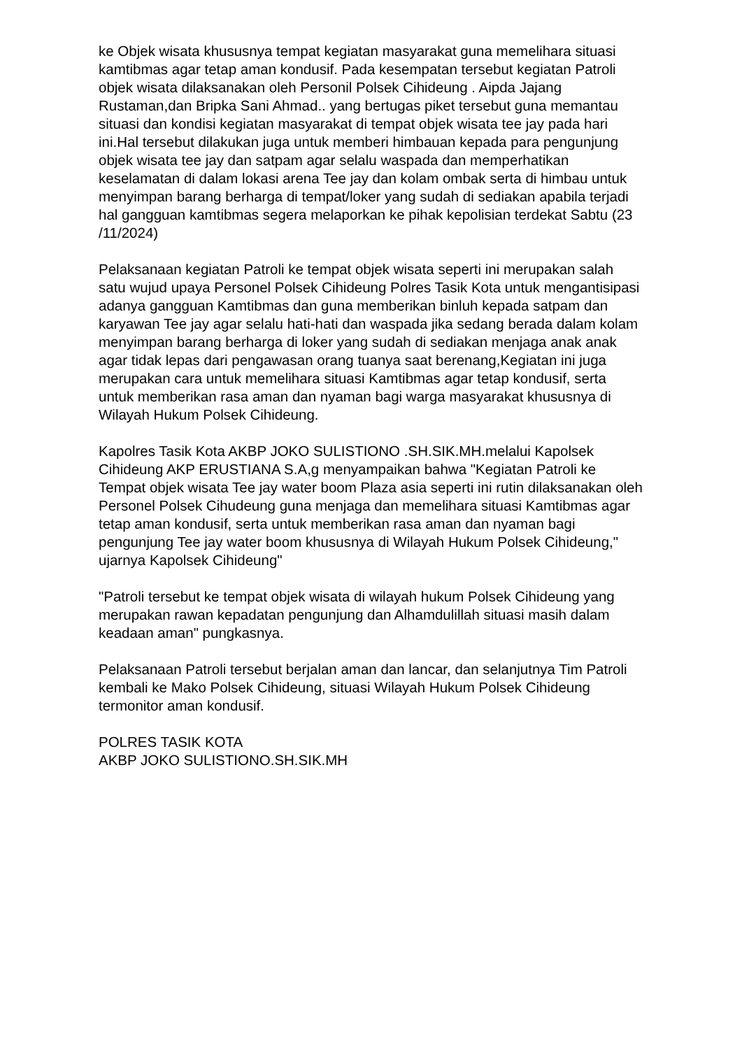ke Objek wisata khususnya tempat kegiatan masyarakat guna memelihara situasi kamtibmas agar tetap aman kondusif. Pada kesempatan tersebut kegiatan Patroli objek wisata dilaksanakan oleh Personil Polsek Cihideung . Aipda Jajang Rustaman,dan Bripka Sani Ahmad.. yang bertugas piket tersebut guna memantau situasi dan kondisi kegiatan masyarakat di tempat objek wisata tee jay pada hari ini.Hal tersebut dilakukan juga untuk memberi himbauan kepada para pengunjung objek wisata tee jay dan satpam agar selalu waspada dan memperhatikan keselamatan di dalam lokasi arena Tee jay dan kolam ombak serta di himbau untuk menyimpan barang berharga di tempat/loker yang sudah di sediakan apabila terjadi hal gangguan kamtibmas segera melaporkan ke pihak kepolisian terdekat Sabtu (23 /11/2024)
Pelaksanaan kegiatan Patroli ke tempat objek wisata seperti ini merupakan salah satu wujud upaya Personel Polsek Cihideung Polres Tasik Kota untuk mengantisipasi adanya gangguan Kamtibmas dan guna memberikan binluh kepada satpam dan karyawan Tee jay agar selalu hati-hati dan waspada jika sedang berada dalam kolam menyimpan barang berharga di loker yang sudah di sediakan menjaga anak anak agar tidak lepas dari pengawasan orang tuanya saat berenang,Kegiatan ini juga merupakan cara untuk memelihara situasi Kamtibmas agar tetap kondusif, serta untuk memberikan rasa aman dan nyaman bagi warga masyarakat khususnya di Wilayah Hukum Polsek Cihideung.
Kapolres Tasik Kota AKBP JOKO SULISTIONO .SH.SIK.MH.melalui Kapolsek Cihideung AKP ERUSTIANA S.A,g menyampaikan bahwa "Kegiatan Patroli ke Tempat objek wisata Tee jay water boom Plaza asia seperti ini rutin dilaksanakan oleh Personel Polsek Cihudeung guna menjaga dan memelihara situasi Kamtibmas agar tetap aman kondusif, serta untuk memberikan rasa aman dan nyaman bagi pengunjung Tee jay water boom khususnya di Wilayah Hukum Polsek Cihideung," ujarnya Kapolsek Cihideung"
"Patroli tersebut ke tempat objek wisata di wilayah hukum Polsek Cihideung yang merupakan rawan kepadatan pengunjung dan Alhamdulillah situasi masih dalam keadaan aman" pungkasnya.
Pelaksanaan Patroli tersebut berjalan aman dan lancar, dan selanjutnya Tim Patroli kembali ke Mako Polsek Cihideung, situasi Wilayah Hukum Polsek Cihideung termonitor aman kondusif.
POLRES TASIK KOTA
AKBP JOKO SULISTIONO.SH.SIK.MH